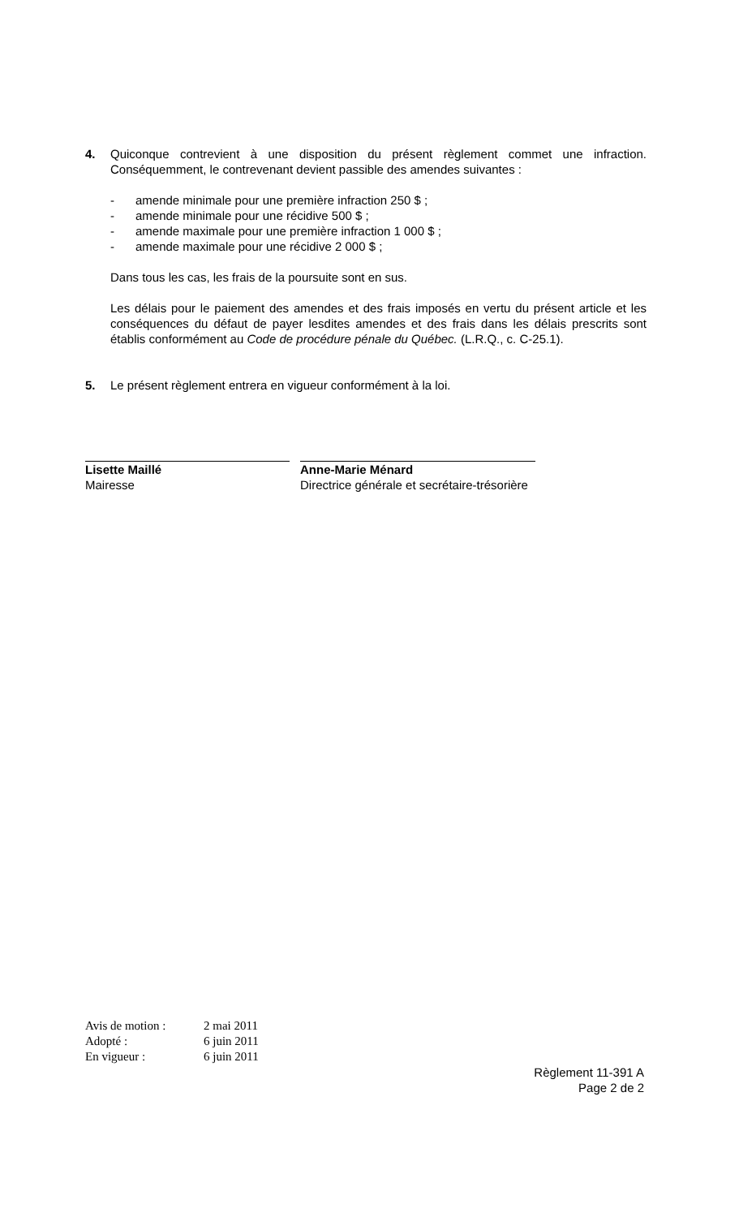4. Quiconque contrevient à une disposition du présent règlement commet une infraction. Conséquemment, le contrevenant devient passible des amendes suivantes :
- amende minimale pour une première infraction 250 $ ;
- amende minimale pour une récidive 500 $ ;
- amende maximale pour une première infraction 1 000 $ ;
- amende maximale pour une récidive 2 000 $ ;
Dans tous les cas, les frais de la poursuite sont en sus.
Les délais pour le paiement des amendes et des frais imposés en vertu du présent article et les conséquences du défaut de payer lesdites amendes et des frais dans les délais prescrits sont établis conformément au Code de procédure pénale du Québec. (L.R.Q., c. C-25.1).
5. Le présent règlement entrera en vigueur conformément à la loi.
Lisette Maillé
Mairesse
Anne-Marie Ménard
Directrice générale et secrétaire-trésorière
| Avis de motion : | 2 mai 2011 |
| Adopté : | 6 juin 2011 |
| En vigueur : | 6 juin 2011 |
Règlement 11-391 A
Page 2 de 2